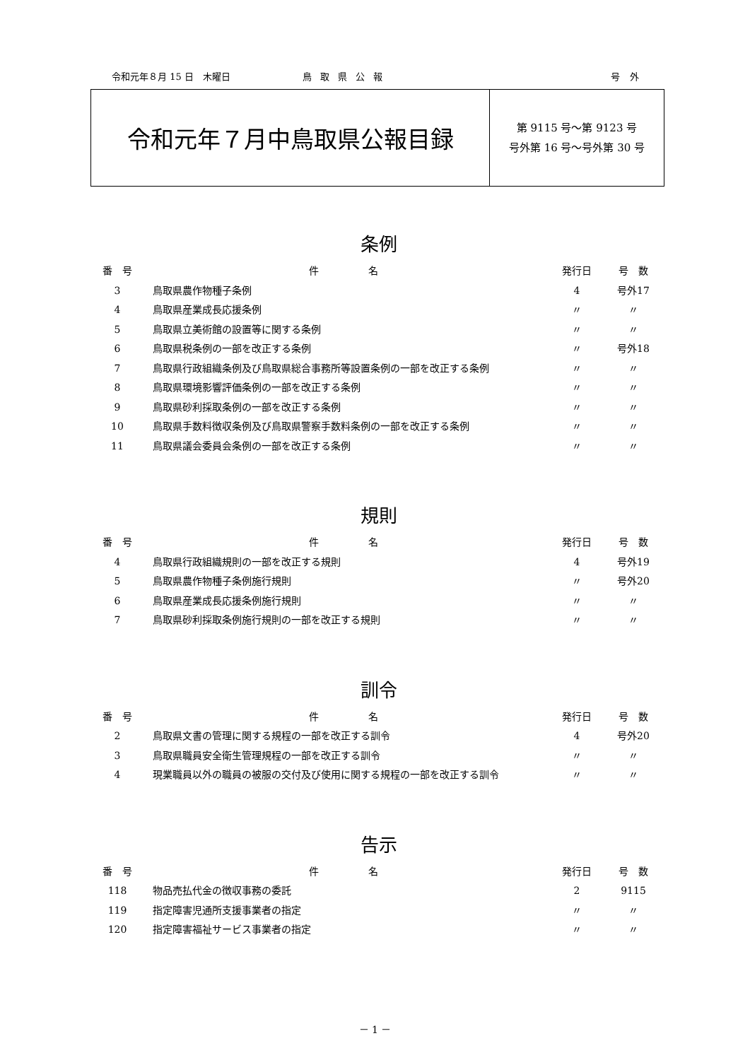令和元年８月 15 日　木曜日 鳥取県公報 号外
令和元年７月中鳥取県公報目録
第 9115 号～第 9123 号
号外第 16 号～号外第 30 号
条例
| 番 号 | 件 名 | 発行日 | 号 数 |
| --- | --- | --- | --- |
| 3 | 鳥取県農作物種子条例 | 4 | 号外17 |
| 4 | 鳥取県産業成長応援条例 | 〃 | 〃 |
| 5 | 鳥取県立美術館の設置等に関する条例 | 〃 | 〃 |
| 6 | 鳥取県税条例の一部を改正する条例 | 〃 | 号外18 |
| 7 | 鳥取県行政組織条例及び鳥取県総合事務所等設置条例の一部を改正する条例 | 〃 | 〃 |
| 8 | 鳥取県環境影響評価条例の一部を改正する条例 | 〃 | 〃 |
| 9 | 鳥取県砂利採取条例の一部を改正する条例 | 〃 | 〃 |
| 10 | 鳥取県手数料徴収条例及び鳥取県警察手数料条例の一部を改正する条例 | 〃 | 〃 |
| 11 | 鳥取県議会委員会条例の一部を改正する条例 | 〃 | 〃 |
規則
| 番 号 | 件 名 | 発行日 | 号 数 |
| --- | --- | --- | --- |
| 4 | 鳥取県行政組織規則の一部を改正する規則 | 4 | 号外19 |
| 5 | 鳥取県農作物種子条例施行規則 | 〃 | 号外20 |
| 6 | 鳥取県産業成長応援条例施行規則 | 〃 | 〃 |
| 7 | 鳥取県砂利採取条例施行規則の一部を改正する規則 | 〃 | 〃 |
訓令
| 番 号 | 件 名 | 発行日 | 号 数 |
| --- | --- | --- | --- |
| 2 | 鳥取県文書の管理に関する規程の一部を改正する訓令 | 4 | 号外20 |
| 3 | 鳥取県職員安全衛生管理規程の一部を改正する訓令 | 〃 | 〃 |
| 4 | 現業職員以外の職員の被服の交付及び使用に関する規程の一部を改正する訓令 | 〃 | 〃 |
告示
| 番 号 | 件 名 | 発行日 | 号 数 |
| --- | --- | --- | --- |
| 118 | 物品売払代金の徴収事務の委託 | 2 | 9115 |
| 119 | 指定障害児通所支援事業者の指定 | 〃 | 〃 |
| 120 | 指定障害福祉サービス事業者の指定 | 〃 | 〃 |
－ 1 －